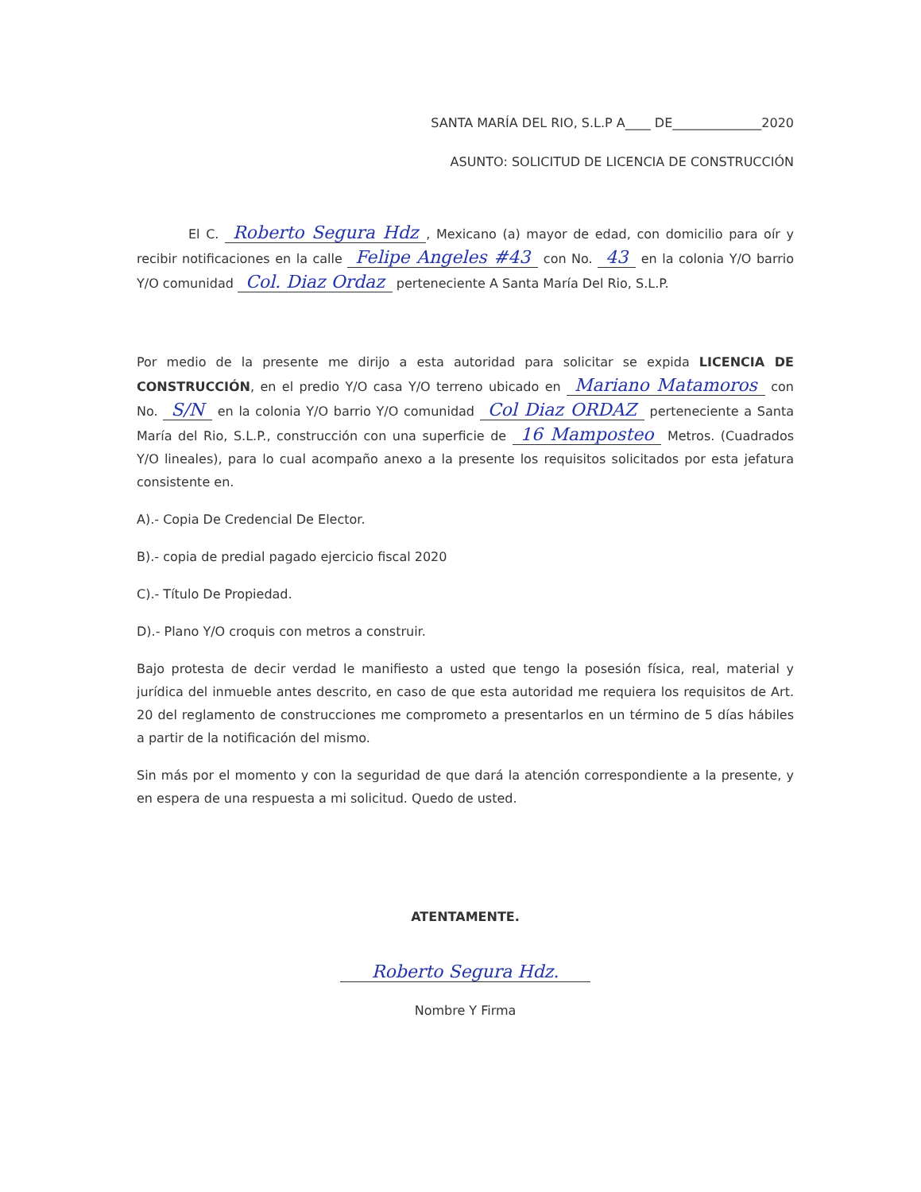SANTA MARÍA DEL RIO, S.L.P A____ DE______________2020
ASUNTO: SOLICITUD DE LICENCIA DE CONSTRUCCIÓN
El C. Roberto Segura Hdz, Mexicano (a) mayor de edad, con domicilio para oír y recibir notificaciones en la calle Felipe Angeles #43 con No. 43 en la colonia Y/O barrio Y/O comunidad Col. Diaz Ordaz perteneciente A Santa María Del Rio, S.L.P.
Por medio de la presente me dirijo a esta autoridad para solicitar se expida LICENCIA DE CONSTRUCCIÓN, en el predio Y/O casa Y/O terreno ubicado en Mariano Matamoros con No. S/N en la colonia Y/O barrio Y/O comunidad Col Diaz ORDAZ perteneciente a Santa María del Rio, S.L.P., construcción con una superficie de 16 Mamposteo Metros. (Cuadrados Y/O lineales), para lo cual acompaño anexo a la presente los requisitos solicitados por esta jefatura consistente en.
A).- Copia De Credencial De Elector.
B).- copia de predial pagado ejercicio fiscal 2020
C).- Título De Propiedad.
D).- Plano Y/O croquis con metros a construir.
Bajo protesta de decir verdad le manifiesto a usted que tengo la posesión física, real, material y jurídica del inmueble antes descrito, en caso de que esta autoridad me requiera los requisitos de Art. 20 del reglamento de construcciones me comprometo a presentarlos en un término de 5 días hábiles a partir de la notificación del mismo.
Sin más por el momento y con la seguridad de que dará la atención correspondiente a la presente, y en espera de una respuesta a mi solicitud. Quedo de usted.
ATENTAMENTE.
Roberto Segura Hdz.
Nombre Y Firma